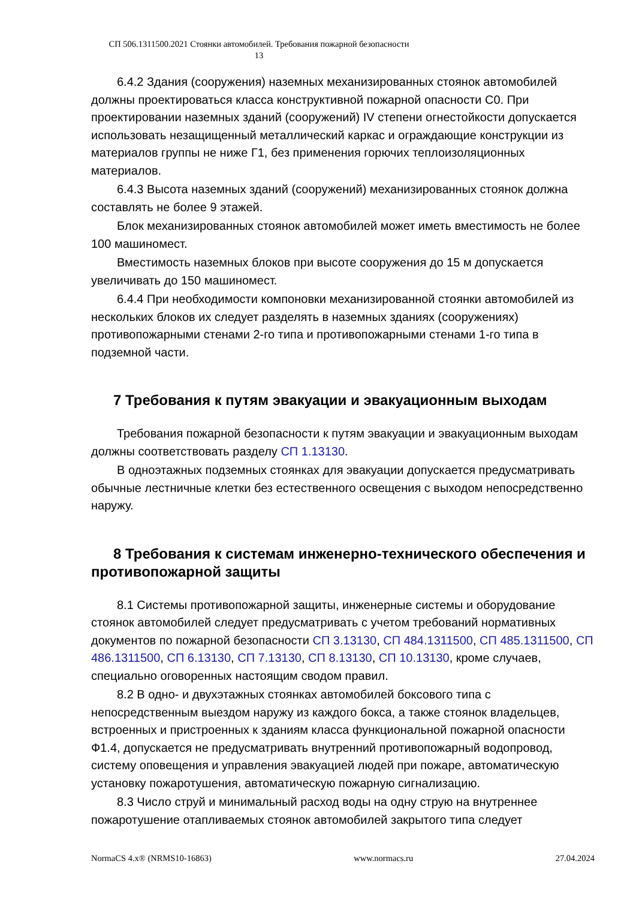СП 506.1311500.2021 Стоянки автомобилей. Требования пожарной безопасности
13
6.4.2 Здания (сооружения) наземных механизированных стоянок автомобилей должны проектироваться класса конструктивной пожарной опасности С0. При проектировании наземных зданий (сооружений) IV степени огнестойкости допускается использовать незащищенный металлический каркас и ограждающие конструкции из материалов группы не ниже Г1, без применения горючих теплоизоляционных материалов.
6.4.3 Высота наземных зданий (сооружений) механизированных стоянок должна составлять не более 9 этажей.
Блок механизированных стоянок автомобилей может иметь вместимость не более 100 машиномест.
Вместимость наземных блоков при высоте сооружения до 15 м допускается увеличивать до 150 машиномест.
6.4.4 При необходимости компоновки механизированной стоянки автомобилей из нескольких блоков их следует разделять в наземных зданиях (сооружениях) противопожарными стенами 2-го типа и противопожарными стенами 1-го типа в подземной части.
7 Требования к путям эвакуации и эвакуационным выходам
Требования пожарной безопасности к путям эвакуации и эвакуационным выходам должны соответствовать разделу СП 1.13130.
В одноэтажных подземных стоянках для эвакуации допускается предусматривать обычные лестничные клетки без естественного освещения с выходом непосредственно наружу.
8 Требования к системам инженерно-технического обеспечения и противопожарной защиты
8.1 Системы противопожарной защиты, инженерные системы и оборудование стоянок автомобилей следует предусматривать с учетом требований нормативных документов по пожарной безопасности СП 3.13130, СП 484.1311500, СП 485.1311500, СП 486.1311500, СП 6.13130, СП 7.13130, СП 8.13130, СП 10.13130, кроме случаев, специально оговоренных настоящим сводом правил.
8.2 В одно- и двухэтажных стоянках автомобилей боксового типа с непосредственным выездом наружу из каждого бокса, а также стоянок владельцев, встроенных и пристроенных к зданиям класса функциональной пожарной опасности Ф1.4, допускается не предусматривать внутренний противопожарный водопровод, систему оповещения и управления эвакуацией людей при пожаре, автоматическую установку пожаротушения, автоматическую пожарную сигнализацию.
8.3 Число струй и минимальный расход воды на одну струю на внутреннее пожаротушение отапливаемых стоянок автомобилей закрытого типа следует
NormaCS 4.x® (NRMS10-16863) www.normacs.ru 27.04.2024